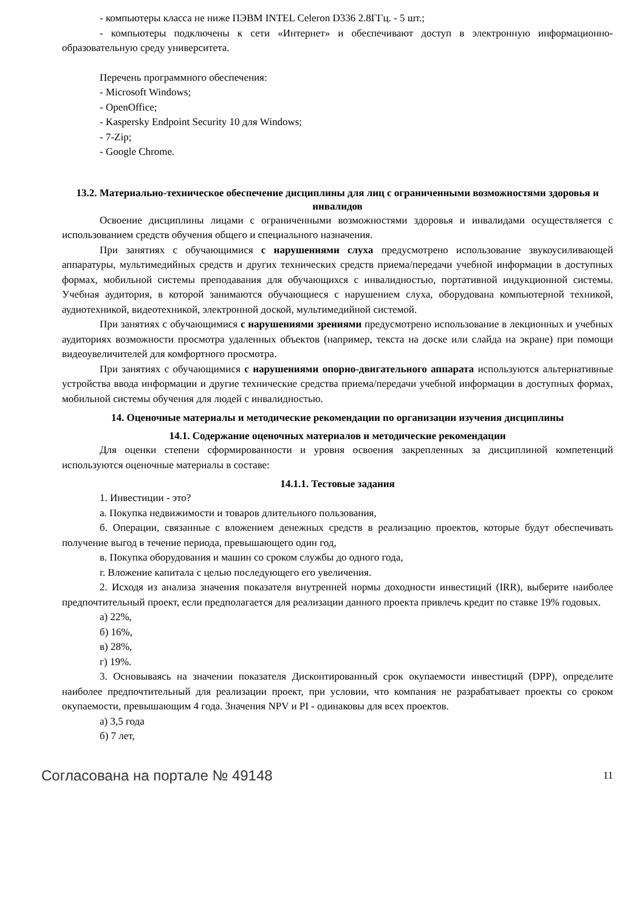- компьютеры класса не ниже ПЭВМ INTEL Celeron D336 2.8ГГц. - 5 шт.;
- компьютеры подключены к сети «Интернет» и обеспечивают доступ в электронную информационно-образовательную среду университета.
Перечень программного обеспечения:
- Microsoft Windows;
- OpenOffice;
- Kaspersky Endpoint Security 10 для Windows;
- 7-Zip;
- Google Chrome.
13.2. Материально-техническое обеспечение дисциплины для лиц с ограниченными возможностями здоровья и инвалидов
Освоение дисциплины лицами с ограниченными возможностями здоровья и инвалидами осуществляется с использованием средств обучения общего и специального назначения.
При занятиях с обучающимися с нарушениями слуха предусмотрено использование звукоусиливающей аппаратуры, мультимедийных средств и других технических средств приема/передачи учебной информации в доступных формах, мобильной системы преподавания для обучающихся с инвалидностью, портативной индукционной системы. Учебная аудитория, в которой занимаются обучающиеся с нарушением слуха, оборудована компьютерной техникой, аудиотехникой, видеотехникой, электронной доской, мультимедийной системой.
При занятиях с обучающимися с нарушениями зрениями предусмотрено использование в лекционных и учебных аудиториях возможности просмотра удаленных объектов (например, текста на доске или слайда на экране) при помощи видеоувеличителей для комфортного просмотра.
При занятиях с обучающимися с нарушениями опорно-двигательного аппарата используются альтернативные устройства ввода информации и другие технические средства приема/передачи учебной информации в доступных формах, мобильной системы обучения для людей с инвалидностью.
14. Оценочные материалы и методические рекомендации по организации изучения дисциплины
14.1. Содержание оценочных материалов и методические рекомендации
Для оценки степени сформированности и уровня освоения закрепленных за дисциплиной компетенций используются оценочные материалы в составе:
14.1.1. Тестовые задания
1. Инвестиции - это?
а. Покупка недвижимости и товаров длительного пользования,
б. Операции, связанные с вложением денежных средств в реализацию проектов, которые будут обеспечивать получение выгод в течение периода, превышающего один год,
в. Покупка оборудования и машин со сроком службы до одного года,
г. Вложение капитала с целью последующего его увеличения.
2. Исходя из анализа значения показателя внутренней нормы доходности инвестиций (IRR), выберите наиболее предпочтительный проект, если предполагается для реализации данного проекта привлечь кредит по ставке 19% годовых.
а) 22%,
б) 16%,
в) 28%,
г) 19%.
3. Основываясь на значении показателя Дисконтированный срок окупаемости инвестиций (DPP), определите наиболее предпочтительный для реализации проект, при условии, что компания не разрабатывает проекты со сроком окупаемости, превышающим 4 года. Значения NPV и PI - одинаковы для всех проектов.
а) 3,5 года
б) 7 лет,
Согласована на портале № 49148 11